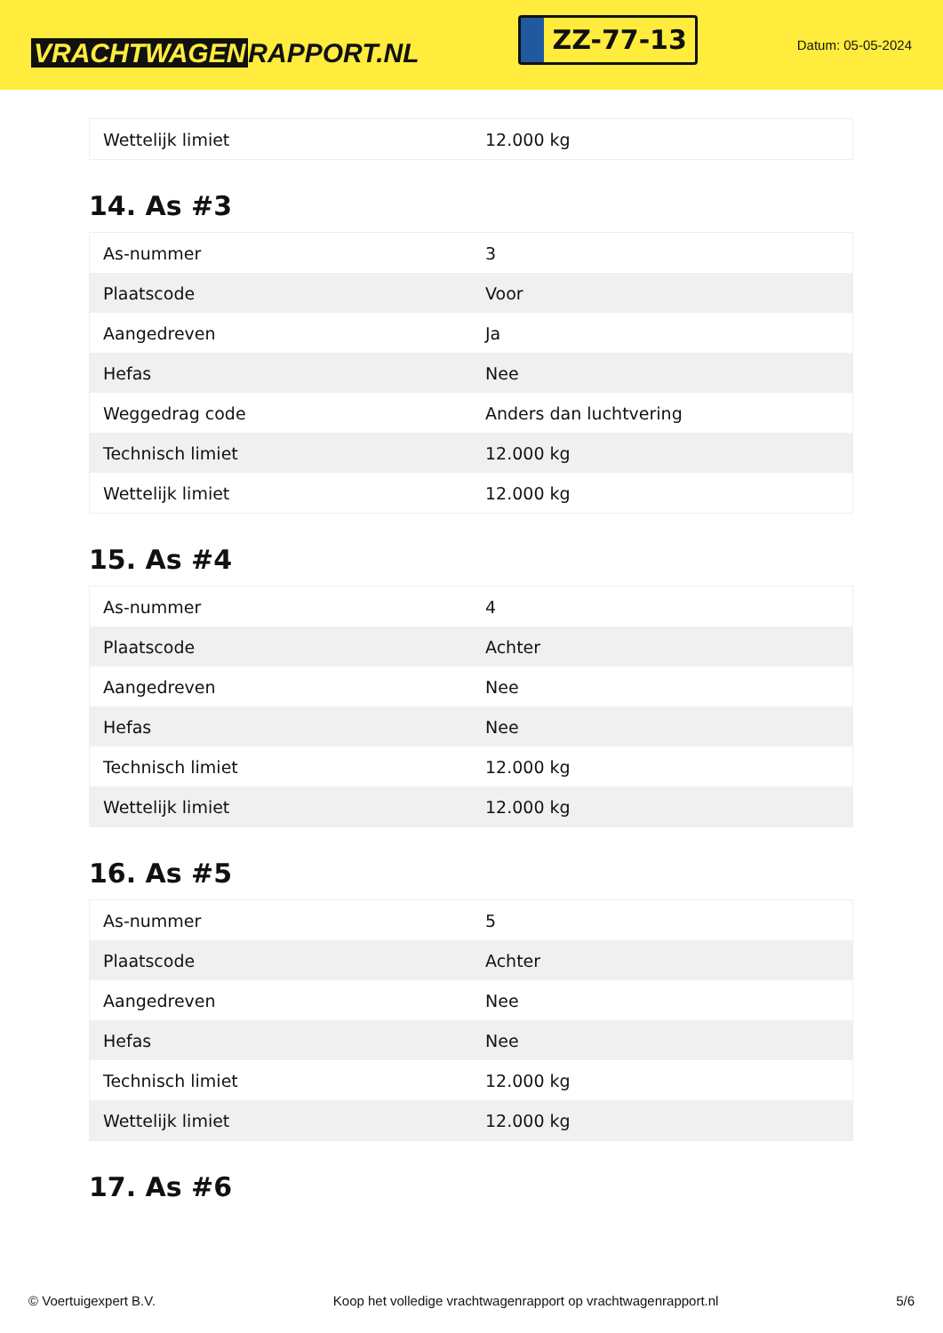VRACHTWAGEN RAPPORT.NL
ZZ-77-13
Datum: 05-05-2024
| Wettelijk limiet | 12.000 kg |
14. As #3
| As-nummer | 3 |
| Plaatscode | Voor |
| Aangedreven | Ja |
| Hefas | Nee |
| Weggedrag code | Anders dan luchtvering |
| Technisch limiet | 12.000 kg |
| Wettelijk limiet | 12.000 kg |
15. As #4
| As-nummer | 4 |
| Plaatscode | Achter |
| Aangedreven | Nee |
| Hefas | Nee |
| Technisch limiet | 12.000 kg |
| Wettelijk limiet | 12.000 kg |
16. As #5
| As-nummer | 5 |
| Plaatscode | Achter |
| Aangedreven | Nee |
| Hefas | Nee |
| Technisch limiet | 12.000 kg |
| Wettelijk limiet | 12.000 kg |
17. As #6
© Voertuigexpert B.V. Koop het volledige vrachtwagenrapport op vrachtwagenrapport.nl 5/6